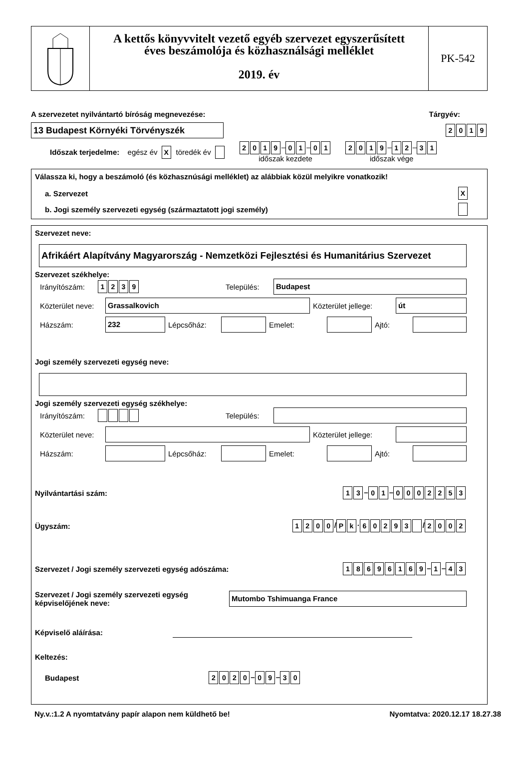A kettős könyvvitelt vezető egyéb szervezet egyszerűsített
éves beszámolója és közhasználsági melléklet
2019. év
PK-542
A szervezetet nyilvántartó bíróság megnevezése: Tárgyév:
13 Budapest Környéki Törvényszék
2019
Időszak terjedelme: egész év X töredék év 2019 – 0 1 – 0 1
időszak kezdete 2019 – 1 2 – 3 1
időszak vége
Válassza ki, hogy a beszámoló (és közhasznúsági melléklet) az alábbiak közül melyikre vonatkozik!
a. Szervezet X
b. Jogi személy szervezeti egység (származtatott jogi személy)
Szervezet neve:
Afrikáért Alapítvány Magyarország - Nemzetközi Fejlesztési és Humanitárius Szervezet
Szervezet székhelye:
Irányítószám: 1239 Település:
Budapest
Közterület neve:
Grassalkovich
Közterület jellege:
út
Házszám:
232
Lépcsőház:
Emelet:
Ajtó:
Jogi személy szervezeti egység neve:
Jogi személy szervezeti egység székhelye:
Irányítószám: Település:
Közterület neve:
Közterület jellege:
Házszám:
Lépcsőház:
Emelet:
Ajtó:
Nyilvántartási szám: 1 3 – 0 1 – 0002253
Ügyszám: 1200 / P k · 60293 / 2002
Szervezet / Jogi személy szervezeti egység adószáma: 18696169 – 1 – 4 3
Szervezet / Jogi személy szervezeti egység
képviselőjének neve:
Mutombo Tshimuanga France
Képviselő aláírása:
Keltezés:
Budapest 2020 – 0 9 – 3 0
Ny.v.:1.2 A nyomtatvány papír alapon nem küldhető be! Nyomtatva: 2020.12.17 18.27.38